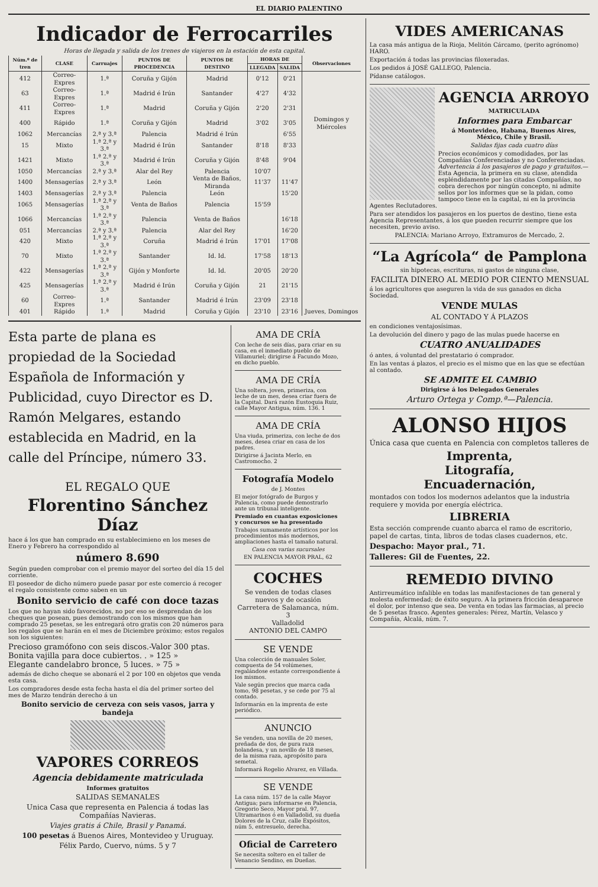EL DIARIO PALENTINO
Indicador de Ferrocarriles
Horas de llegada y salida de los trenes de viajeros en la estación de esta capital.
| Núm.º de tren | CLASE | Carruajes | PUNTOS DE PROCEDENCIA | PUNTOS DE DESTINO | HORAS DE | | Observaciones |
| --- | --- | --- | --- | --- | --- | --- | --- |
| | | | | | LLEGADA | SALIDA | |
| 412 | Correo-Expres | 1.ª | Coruña y Gijón | Madrid | 0'12 | 0'21 | |
| 63 | Correo-Expres | 1.ª | Madrid é Irún | Santander | 4'27 | 4'32 | |
| 411 | Correo-Expres | 1.ª | Madrid | Coruña y Gijón | 2'20 | 2'31 | |
| 400 | Rápido | 1.ª | Coruña y Gijón | Madrid | 3'02 | 3'05 | Domingos y Miércoles |
| 1062 | Mercancías | 2.ª y 3.ª | Palencia | Madrid é Irún | | 6'55 | |
| 15 | Mixto | 1.ª 2.ª y 3.ª | Madrid é Irún | Santander | 8'18 | 8'33 | |
| 1421 | Mixto | 1.ª 2.ª y 3.ª | Madrid é Irún | Coruña y Gijón | 8'48 | 9'04 | |
| 1050 | Mercancías | 2.ª y 3.ª | Alar del Rey | Palencia | 10'07 | | |
| 1400 | Mensagerías | 2.ª y 3.ª | León | Venta de Baños, Miranda | 11'37 | 11'47 | |
| 1403 | Mensagerías | 2.ª y 3.ª | Palencia | León | | 15'20 | |
| 1065 | Mensagerías | 1.ª 2.ª y 3.ª | Venta de Baños | Palencia | 15'59 | | |
| 1066 | Mercancías | 1.ª 2.ª y 3.ª | Palencia | Venta de Baños | | 16'18 | |
| 051 | Mercancías | 2.ª y 3.ª | Palencia | Alar del Rey | | 16'20 | |
| 420 | Mixto | 1.ª 2.ª y 3.ª | Coruña | Madrid é Irún | 17'01 | 17'08 | |
| 70 | Mixto | 1.ª 2.ª y 3.ª | Santander | Id. Id. | 17'58 | 18'13 | |
| 422 | Mensagerías | 1.ª 2.ª y 3.ª | Gijón y Monforte | Id. Id. | 20'05 | 20'20 | |
| 425 | Mensagerías | 1.ª 2.ª y 3.ª | Madrid é Irún | Coruña y Gijón | 21 | 21'15 | |
| 60 | Correo-Expres | 1.ª | Santander | Madrid é Irún | 23'09 | 23'18 | |
| 401 | Rápido | 1.ª | Madrid | Coruña y Gijón | 23'10 | 23'16 | Jueves, Domingos |
Esta parte de plana es propiedad de la Sociedad Española de Información y Publicidad, cuyo Director es D. Ramón Melgares, estando establecida en Madrid, en la calle del Príncipe, número 33.
EL REGALO QUE
Florentino Sánchez Díaz
hace á los que han comprado en su establecimieno en los meses de Enero y Febrero ha correspondido al
número 8.690
Según pueden comprobar con el premio mayor del sorteo del día 15 del corriente.
El poseedor de dicho número puede pasar por este comercio á recoger el regalo consistente como saben en un
Bonito servicio de café con doce tazas
Los que no hayan sido favorecidos, no por eso se desprendan de los cheques que posean, pues demostrando con los mismos que han comprado 25 pesetas, se les entregará otro gratis con 20 números para los regalos que se harán en el mes de Diciembre próximo; estos regalos son los siguientes:
Precioso gramófono con seis discos.-Valor 300 ptas.
Bonita vajilla para doce cubiertos. . » 125 »
Elegante candelabro bronce, 5 luces. » 75 »
además de dicho cheque se abonará el 2 por 100 en objetos que venda esta casa.
Los compradores desde esta fecha hasta el día del primer sorteo del mes de Marzo tendrán derecho á un
Bonito servicio de cerveza con seis vasos, jarra y bandeja
VAPORES CORREOS
Agencia debidamente matriculada
Informes gratuitos
SALIDAS SEMANALES
Unica Casa que representa en Palencia á todas las Compañías Navieras.
Viajes gratis á Chile, Brasil y Panamá.
100 pesetas á Buenos Aires, Montevideo y Uruguay.
Félix Pardo, Cuervo, núms. 5 y 7
AMA DE CRÍA
Con leche de seis días, para criar en su casa, en el inmediato pueblo de Villamuriel; dirigirse á Facundo Mozo, en dicho pueblo.
AMA DE CRÍA
Una soltera, joven, primeriza, con leche de un mes, desea criar fuera de la Capital. Dará razón Eustoquia Ruiz, calle Mayor Antigua, núm. 136. 1
AMA DE CRÍA
Una viuda, primeriza, con leche de dos meses, desea criar en casa de los padres.
Dirigirse á Jacinta Merlo, en Castromocho. 2
Fotografía Modelo
de J. Montes
El mejor fotógrafo de Burgos y Palencia, como puede demostrarlo ante un tribunal inteligente.
Premiado en cuantas exposiciones y concursos se ha presentado
Trabajos sumamente artísticos por los procedimientos más modernos, ampliaciones hasta el tamaño natural.
Casa con varias sucursales
EN PALENCIA MAYOR PRAL, 62
COCHES
Se venden de todas clases nuevos y de ocasión
Carretera de Salamanca, núm. 3
Valladolid
ANTONIO DEL CAMPO
SE VENDE
Una colección de manuales Soler, compuesta de 54 volúmenes, regalándose estante correspondiente á los mismos.
Vale según precios que marca cada tomo, 98 pesetas, y se cede por 75 al contado.
Informarán en la imprenta de este periódico.
ANUNCIO
Se venden, una novilla de 20 meses, preñada de dos, de pura raza holandesa, y un novillo de 18 meses, de la misma raza, apropósito para semetal.
Informará Rogelio Alvarez, en Villada.
SE VENDE
La casa núm. 157 de la calle Mayor Antigua; para informarse en Palencia, Gregorio Seco, Mayor pral. 97, Ultramarinos ó en Valladolid, su dueña Dolores de la Cruz, calle Expósitos, núm 5, entresuelo, derecha.
Oficial de Carretero
Se necesita soltero en el taller de Venancio Sendino, en Dueñas.
VIDES AMERICANAS
La casa más antigua de la Rioja, Melitón Cárcamo, (perito agrónomo) HARO.
Exportación á todas las provincias filoxeradas.
Los pedidos á JOSÉ GALLEGO, Palencia.
Pídanse catálogos.
AGENCIA ARROYO
MATRICULADA
Informes para Embarcar
á Montevideo, Habana, Buenos Aires, México, Chile y Brasil.
Salidas fijas cada cuatro días
Precios económicos y comodidades, por las Compañías Conferenciadas y no Conferenciadas. Advertencia á los pasajeros de pago y gratuitos.—Esta Agencia, la primera en su clase, atendida espléndidamente por las citadas Compañías, no cobra derechos por ningún concepto, ni admite sellos por los informes que se la pidan, como tampoco tiene en la capital, ni en la provincia Agentes Reclutadores.
Para ser atendidos los pasajeros en los puertos de destino, tiene esta Agencia Representantes, á los que pueden recurrir siempre que los necesiten, previo aviso.
PALENCIA: Mariano Arroyo, Extramuros de Mercado, 2.
“La Agrícola“ de Pamplona
sin hipotecas, escrituras, ni gastos de ninguna clase,
FACILITA DINERO AL MEDIO POR CIENTO MENSUAL
á los agricultores que aseguren la vida de sus ganados en dicha Sociedad.
VENDE MULAS
AL CONTADO Y Á PLAZOS
en condiciones ventajosísimas.
La devolución del dinero y pago de las mulas puede hacerse en
CUATRO ANUALIDADES
ó antes, á voluntad del prestatario ó comprador.
En las ventas á plazos, el precio es el mismo que en las que se efectúan al contado.
SE ADMITE EL CAMBIO
Dirigirse á los Delegados Generales
Arturo Ortega y Comp.ª—Palencia.
ALONSO HIJOS
Única casa que cuenta en Palencia con completos talleres de
Imprenta,
Litografía,
Encuadernación,
montados con todos los modernos adelantos que la industria requiere y movida por energía eléctrica.
LIBRERIA
Esta sección comprende cuanto abarca el ramo de escritorio, papel de cartas, tinta, libros de todas clases cuadernos, etc.
Despacho: Mayor pral., 71.
Talleres: Gil de Fuentes, 22.
REMEDIO DIVINO
Antirreumático infalible en todas las manifestaciones de tan general y molesta enfermedad; de éxito seguro. A la primera fricción desaparece el dolor, por intenso que sea. De venta en todas las farmacias, al precio de 5 pesetas frasco. Agentes generales: Pérez, Martín, Velasco y Compañía, Alcalá, núm. 7.